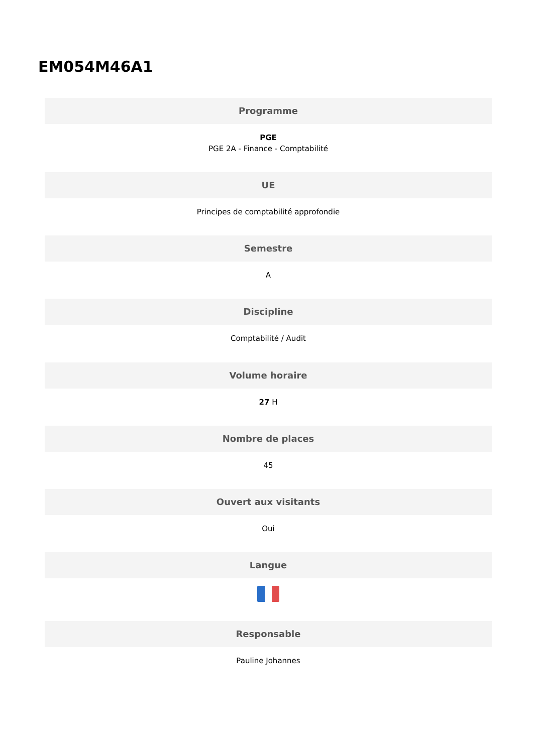EM054M46A1
Programme
PGE
PGE 2A - Finance - Comptabilité
UE
Principes de comptabilité approfondie
Semestre
A
Discipline
Comptabilité / Audit
Volume horaire
27 H
Nombre de places
45
Ouvert aux visitants
Oui
Langue
Responsable
Pauline Johannes